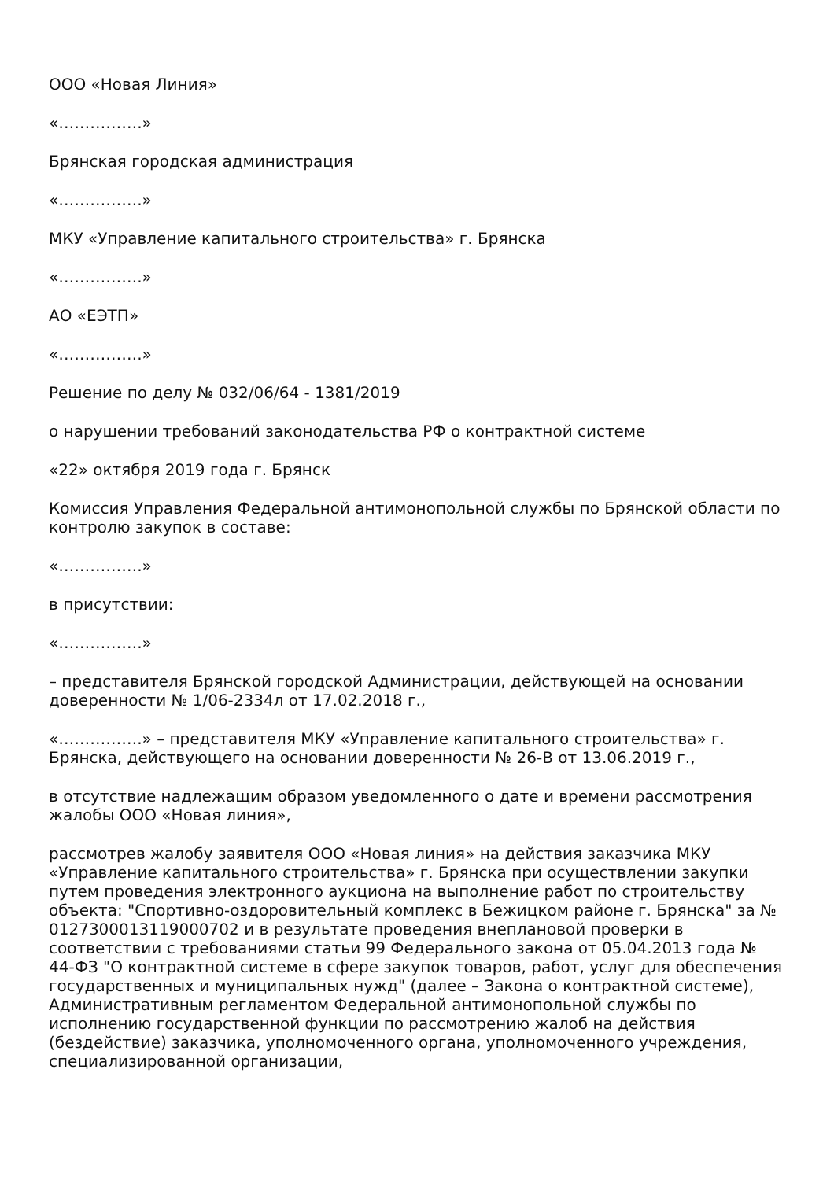ООО «Новая Линия»
«…………….»
Брянская городская администрация
«…………….»
МКУ «Управление капитального строительства» г. Брянска
«…………….»
АО «ЕЭТП»
«…………….»
Решение по делу № 032/06/64 - 1381/2019
о нарушении требований законодательства РФ о контрактной системе
«22» октября 2019 года г. Брянск
Комиссия Управления Федеральной антимонопольной службы по Брянской области по контролю закупок в составе:
«…………….»
в присутствии:
«…………….»
– представителя Брянской городской Администрации, действующей на основании доверенности № 1/06-2334л от 17.02.2018 г.,
«…………….» – представителя МКУ «Управление капитального строительства» г. Брянска, действующего на основании доверенности № 26-В от 13.06.2019 г.,
в отсутствие надлежащим образом уведомленного о дате и времени рассмотрения жалобы ООО «Новая линия»,
рассмотрев жалобу заявителя ООО «Новая линия» на действия заказчика МКУ «Управление капитального строительства» г. Брянска при осуществлении закупки путем проведения электронного аукциона на выполнение работ по строительству объекта: "Спортивно-оздоровительный комплекс в Бежицком районе г. Брянска" за № 0127300013119000702 и в результате проведения внеплановой проверки в соответствии с требованиями статьи 99 Федерального закона от 05.04.2013 года № 44-ФЗ "О контрактной системе в сфере закупок товаров, работ, услуг для обеспечения государственных и муниципальных нужд" (далее – Закона о контрактной системе), Административным регламентом Федеральной антимонопольной службы по исполнению государственной функции по рассмотрению жалоб на действия (бездействие) заказчика, уполномоченного органа, уполномоченного учреждения, специализированной организации,